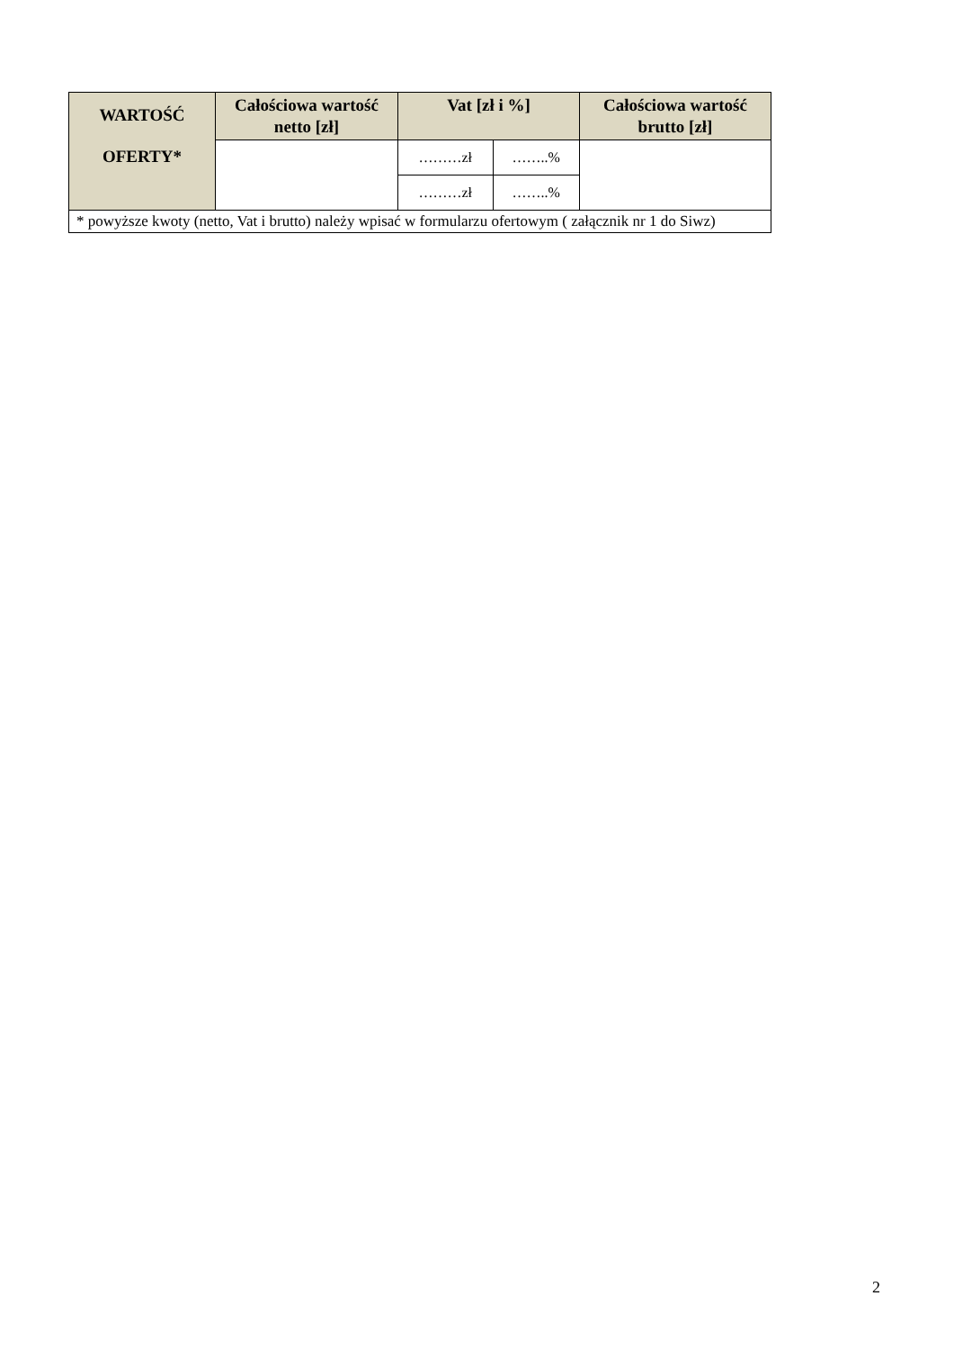| WARTOŚĆ OFERTY* | Całościowa wartość netto [zł] | Vat [zł i %] | | Całościowa wartość brutto [zł] |
| --- | --- | --- | --- | --- |
| | | ………zł | ……..% | |
| | | ………zł | ……..% | |
| * powyższe kwoty (netto, Vat i brutto) należy wpisać w formularzu ofertowym ( załącznik nr 1 do Siwz) | | | | |
2